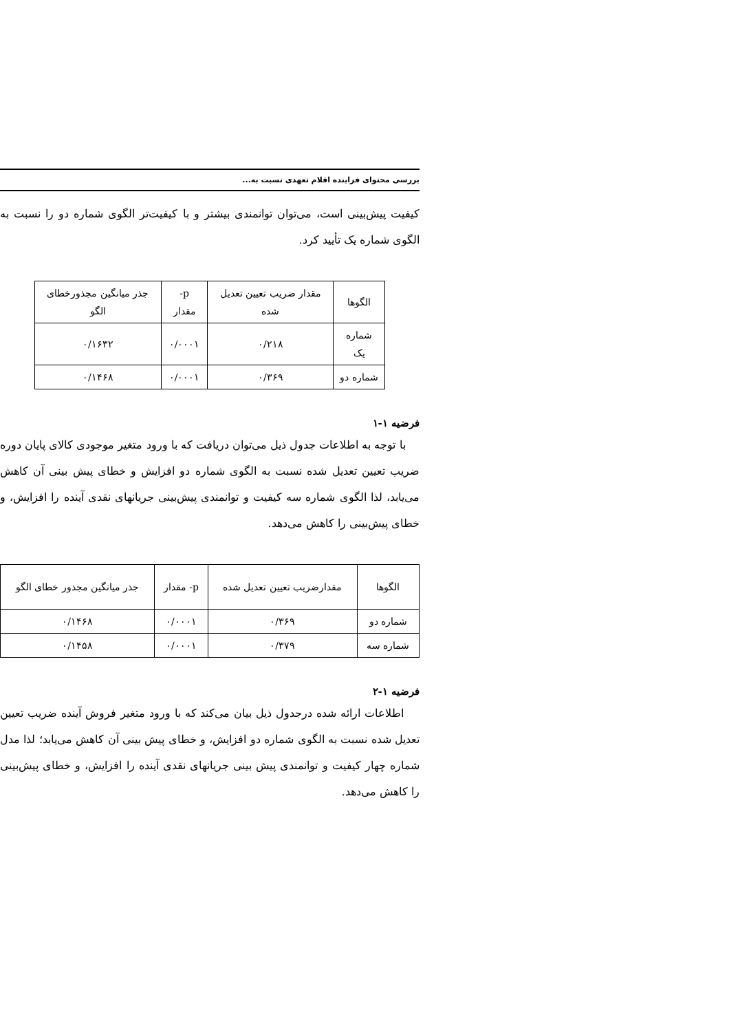بررسی محتوای فزاینده اقلام تعهدی نسبت به...
کیفیت پیش‌بینی است، می‌توان توانمندی بیشتر و با کیفیت‌تر الگوی شماره دو را نسبت به الگوی شماره یک تأیید کرد.
| الگوها | مقدار ضریب تعیین تعدیل شده | p- مقدار | جذر میانگین مجذورخطای الگو |
| شماره یک | ۰/۲۱۸ | ۰/۰۰۰۱ | ۰/۱۶۳۲ |
| شماره دو | ۰/۳۶۹ | ۰/۰۰۰۱ | ۰/۱۴۶۸ |
فرضیه ۱-۱
با توجه به اطلاعات جدول ذیل می‌توان دریافت که با ورود متغیر موجودی کالای پایان دوره ضریب تعیین تعدیل شده نسبت به الگوی شماره دو افزایش و خطای پیش بینی آن کاهش می‌یابد، لذا الگوی شماره سه کیفیت و توانمندی پیش‌بینی جریانهای نقدی آینده را افزایش، و خطای پیش‌بینی را کاهش می‌دهد.
| الگوها | مقدارضریب تعیین تعدیل شده | p- مقدار | جذر میانگین مجذور خطای الگو |
| شماره دو | ۰/۳۶۹ | ۰/۰۰۰۱ | ۰/۱۴۶۸ |
| شماره سه | ۰/۳۷۹ | ۰/۰۰۰۱ | ۰/۱۴۵۸ |
فرضیه ۱-۲
اطلاعات ارائه شده درجدول ذیل بیان می‌کند که با ورود متغیر فروش آینده ضریب تعیین تعدیل شده نسبت به الگوی شماره دو افزایش، و خطای پیش بینی آن کاهش می‌یابد؛ لذا مدل شماره چهار کیفیت و توانمندی پیش بینی جریانهای نقدی آینده را افزایش، و خطای پیش‌بینی را کاهش می‌دهد.